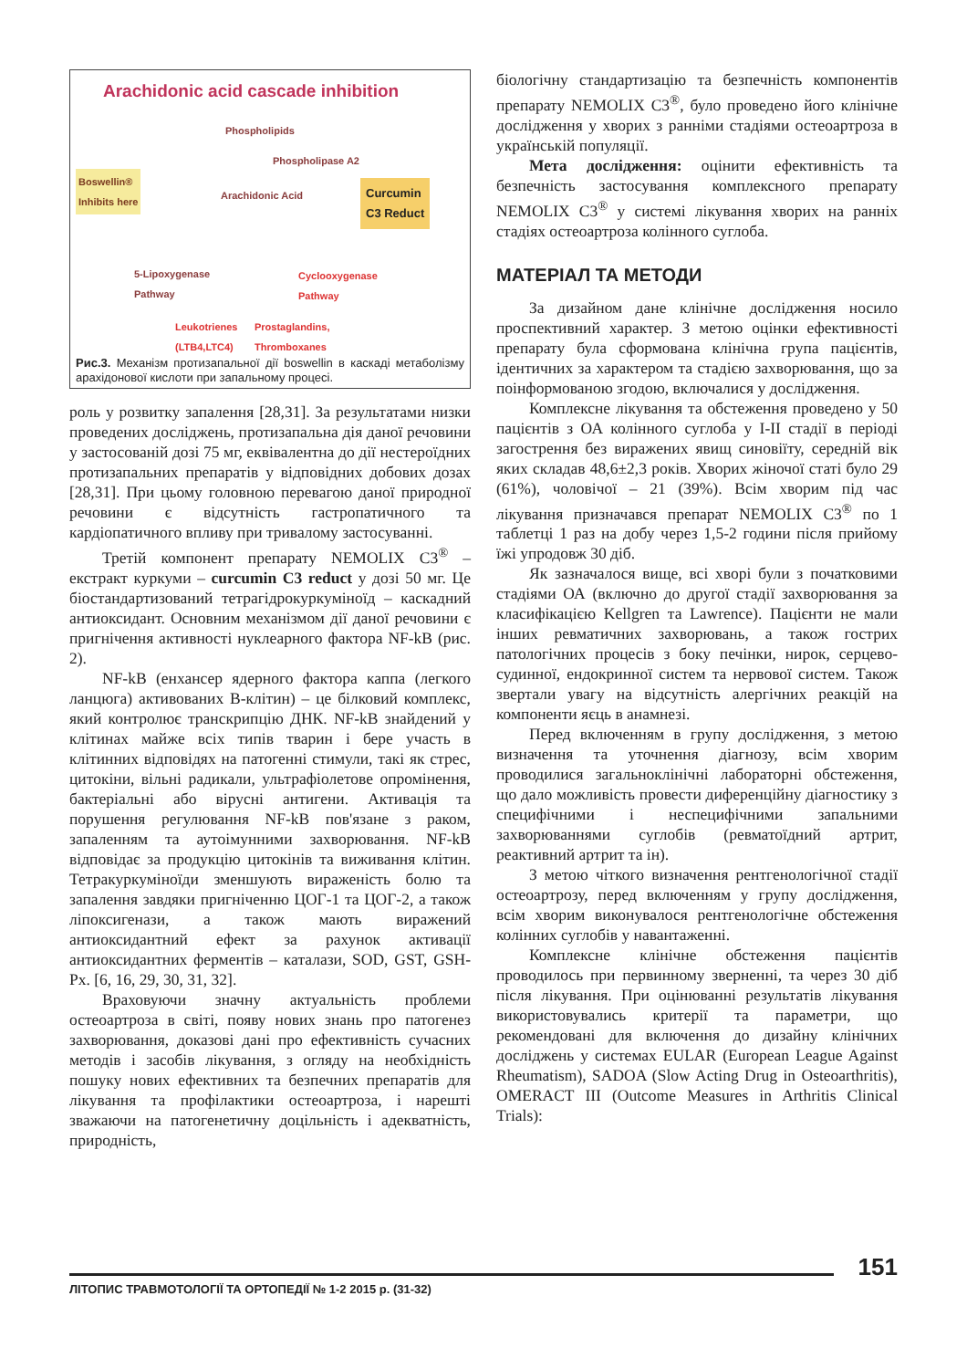Arachidonic acid cascade inhibition
Phospholipids
Phospholipase A2
Boswellin®
Inhibits here
Arachidonic Acid
Curcumin
C3 Reduct
5-Lipoxygenase
Pathway
Cyclooxygenase
Pathway
Leukotrienes
(LTB4,LTC4)
Prostaglandins,
Thromboxanes
Рис.3. Механізм протизапальної дії boswellin в каскаді метаболізму арахідонової кислоти при запальному процесі.
роль у розвитку запалення [28,31]. За результатами низки проведених досліджень, протизапальна дія даної речовини у застосованій дозі 75 мг, еквівалентна до дії нестероїдних протизапальних препаратів у відповідних добових дозах [28,31]. При цьому головною перевагою даної природної речовини є відсутність гастропатичного та кардіопатичного впливу при тривалому застосуванні.
Третій компонент препарату NEMOLIX C3<sup>®</sup> – екстракт куркуми – curcumin C3 reduct у дозі 50 мг. Це біостандартизований тетрагідрокуркуміноїд – каскадний антиоксидант. Основним механізмом дії даної речовини є пригнічення активності нуклеарного фактора NF-kB (рис. 2).
NF-kB (енхансер ядерного фактора каппа (легкого ланцюга) активованих B-клітин) – це білковий комплекс, який контролює транскрипцію ДНК. NF-kB знайдений у клітинах майже всіх типів тварин і бере участь в клітинних відповідях на патогенні стимули, такі як стрес, цитокіни, вільні радикали, ультрафіолетове опромінення, бактеріальні або вірусні антигени. Активація та порушення регулювання NF-kB пов'язане з раком, запаленням та аутоімунними захворювання. NF-kB відповідає за продукцію цитокінів та виживання клітин. Тетракуркуміноїди зменшують вираженість болю та запалення завдяки пригніченню ЦОГ-1 та ЦОГ-2, а також ліпоксигенази, а також мають виражений антиоксидантний ефект за рахунок активації антиоксидантних ферментів – каталази, SOD, GST, GSH-Px. [6, 16, 29, 30, 31, 32].
Враховуючи значну актуальність проблеми остеоартроза в світі, появу нових знань про патогенез захворювання, доказові дані про ефективність сучасних методів і засобів лікування, з огляду на необхідність пошуку нових ефективних та безпечних препаратів для лікування та профілактики остеоартроза, і нарешті зважаючи на патогенетичну доцільність і адекватність, природність,
біологічну стандартизацію та безпечність компонентів препарату NEMOLIX C3<sup>®</sup>, було проведено його клінічне дослідження у хворих з ранніми стадіями остеоартроза в українській популяції.
Мета дослідження: оцінити ефективність та безпечність застосування комплексного препарату NEMOLIX C3<sup>®</sup> у системі лікування хворих на ранніх стадіях остеоартроза колінного суглоба.
МАТЕРІАЛ ТА МЕТОДИ
За дизайном дане клінічне дослідження носило проспективний характер. З метою оцінки ефективності препарату була сформована клінічна група пацієнтів, ідентичних за характером та стадією захворювання, що за поінформованою згодою, включалися у дослідження.
Комплексне лікування та обстеження проведено у 50 пацієнтів з ОА колінного суглоба у I-II стадії в періоді загострення без виражених явищ синовіїту, середній вік яких складав 48,6±2,3 років. Хворих жіночої статі було 29 (61%), чоловічої – 21 (39%). Всім хворим під час лікування призначався препарат NEMOLIX C3<sup>®</sup> по 1 таблетці 1 раз на добу через 1,5-2 години після прийому їжі упродовж 30 діб.
Як зазначалося вище, всі хворі були з початковими стадіями ОА (включно до другої стадії захворювання за класифікацією Kellgren та Lawrence). Пацієнти не мали інших ревматичних захворювань, а також гострих патологічних процесів з боку печінки, нирок, серцево-судинної, ендокринної систем та нервової систем. Також звертали увагу на відсутність алергічних реакцій на компоненти яєць в анамнезі.
Перед включенням в групу дослідження, з метою визначення та уточнення діагнозу, всім хворим проводилися загальноклінічні лабораторні обстеження, що дало можливість провести диференційну діагностику з специфічними і неспецифічними запальними захворюваннями суглобів (ревматоїдний артрит, реактивний артрит та ін).
З метою чіткого визначення рентгенологічної стадії остеоартрозу, перед включенням у групу дослідження, всім хворим виконувалося рентгенологічне обстеження колінних суглобів у навантаженні.
Комплексне клінічне обстеження пацієнтів проводилось при первинному зверненні, та через 30 діб після лікування. При оцінюванні результатів лікування використовувались критерії та параметри, що рекомендовані для включення до дизайну клінічних досліджень у системах EULAR (European League Against Rheumatism), SADOA (Slow Acting Drug in Osteoarthritis), OMERACT III (Outcome Measures in Arthritis Clinical Trials):
151
ЛІТОПИС ТРАВМОТОЛОГІЇ ТА ОРТОПЕДІЇ № 1-2 2015 р. (31-32)